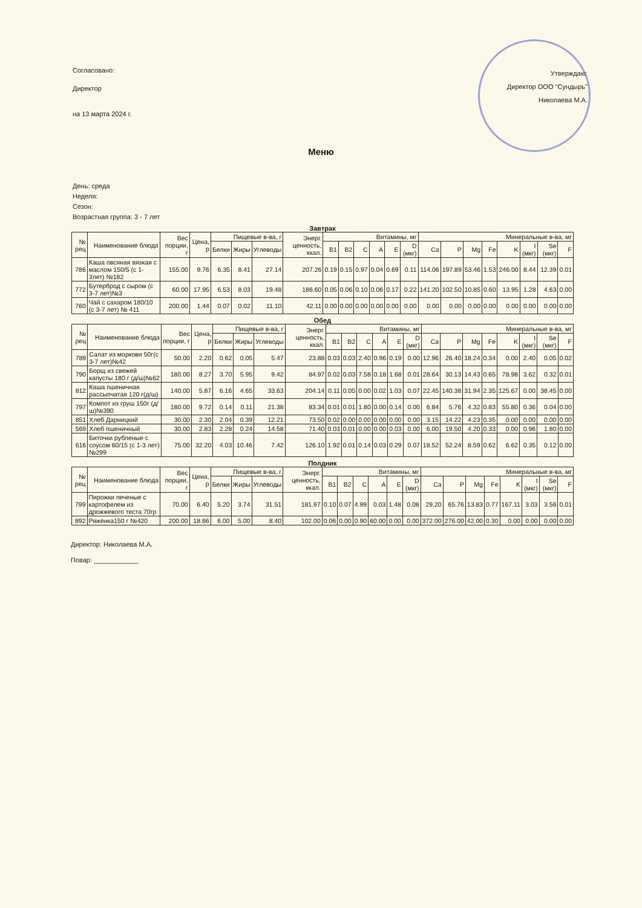Согласовано:
Директор
на 13 марта 2024 г.
Утверждаю:
Директор ООО "Сундырь"
Николаева М.А.
Меню
День: среда
Неделя:
Сезон:
Возрастная группа: 3 - 7 лет
Завтрак
| № рец | Наименование блюда | Вес порции, г | Цена, р | Пищевые в-ва, г | | | Энерг. ценность, ккал. | Витамины, мг | | | | | | Минеральные в-ва, мг | | | | | | | |
| --- | --- | --- | --- | --- | --- | --- | --- | --- | --- | --- | --- | --- | --- | --- | --- | --- | --- | --- | --- | --- | --- |
| | | | | Белки | Жиры | Углеводы | | B1 | B2 | C | A | E | D (мкг) | Ca | P | Mg | Fe | K | I (мкг) | Se (мкг) | F |
| 786 | Каша овсяная вязкая с маслом 150/5 (с 1-3лет) №182 | 155.00 | 9.76 | 6.35 | 8.41 | 27.14 | 207.26 | 0.19 | 0.15 | 0.97 | 0.04 | 0.69 | 0.11 | 114.06 | 197.89 | 53.46 | 1.53 | 246.00 | 8.44 | 12.39 | 0.01 |
| 772 | Бутерброд с сыром (с 3-7 лет)№3 | 60.00 | 17.95 | 6.53 | 8.03 | 19.48 | 186.60 | 0.05 | 0.06 | 0.10 | 0.06 | 0.17 | 0.22 | 141.20 | 102.50 | 10.85 | 0.60 | 13.95 | 1.28 | 4.63 | 0.00 |
| 760 | Чай с сахаром 180/10 (с 3-7 лет) № 411 | 200.00 | 1.44 | 0.07 | 0.02 | 11.10 | 42.11 | 0.00 | 0.00 | 0.00 | 0.00 | 0.00 | 0.00 | 0.00 | 0.00 | 0.00 | 0.00 | 0.00 | 0.00 | 0.00 | 0.00 |
Обед
| № рец | Наименование блюда | Вес порции, г | Цена, р | Пищевые в-ва, г | | | Энерг. ценность, ккал. | Витамины, мг | | | | | | Минеральные в-ва, мг | | | | | | | |
| --- | --- | --- | --- | --- | --- | --- | --- | --- | --- | --- | --- | --- | --- | --- | --- | --- | --- | --- | --- | --- | --- |
| | | | | Белки | Жиры | Углеводы | | B1 | B2 | C | A | E | D (мкг) | Ca | P | Mg | Fe | K | I (мкг) | Se (мкг) | F |
| 789 | Салат из моркови 50г(с 3-7 лет)№42 | 50.00 | 2.20 | 0.62 | 0.05 | 5.47 | 23.88 | 0.03 | 0.03 | 2.40 | 0.96 | 0.19 | 0.00 | 12.96 | 26.40 | 18.24 | 0.34 | 0.00 | 2.40 | 0.05 | 0.02 |
| 790 | Борщ из свежей капусты 180 г (д/ш)№62 | 180.00 | 8.27 | 3.70 | 5.95 | 9.42 | 84.97 | 0.02 | 0.03 | 7.58 | 0.18 | 1.68 | 0.01 | 28.64 | 30.13 | 14.43 | 0.65 | 78.98 | 3.62 | 0.32 | 0.01 |
| 812 | Каша пшеничная рассыпчатая 120 г(д/ш) | 140.00 | 5.87 | 6.16 | 4.65 | 33.63 | 204.14 | 0.11 | 0.05 | 0.00 | 0.02 | 1.03 | 0.07 | 22.45 | 140.38 | 31.94 | 2.35 | 125.67 | 0.00 | 38.45 | 0.00 |
| 797 | Компот из груш 150г (д/ш)№390 | 180.00 | 9.72 | 0.14 | 0.11 | 21.38 | 83.34 | 0.01 | 0.01 | 1.80 | 0.00 | 0.14 | 0.00 | 6.84 | 5.76 | 4.32 | 0.83 | 55.80 | 0.36 | 0.04 | 0.00 |
| 851 | Хлеб Дарницкий | 30.00 | 2.30 | 2.04 | 0.39 | 12.21 | 73.50 | 0.02 | 0.00 | 0.00 | 0.00 | 0.00 | 0.00 | 3.15 | 14.22 | 4.23 | 0.35 | 0.00 | 0.00 | 0.00 | 0.00 |
| 569 | Хлеб пшеничный | 30.00 | 2.83 | 2.28 | 0.24 | 14.58 | 71.40 | 0.03 | 0.01 | 0.00 | 0.00 | 0.03 | 0.00 | 6.00 | 19.50 | 4.20 | 0.33 | 0.00 | 0.96 | 1.80 | 0.00 |
| 616 | Биточки рубленые с соусом 60/15 (с 1-3 лет) №299 | 75.00 | 32.20 | 4.03 | 10.46 | 7.42 | 126.10 | 1.92 | 0.01 | 0.14 | 0.03 | 0.29 | 0.07 | 18.52 | 52.24 | 8.59 | 0.62 | 6.62 | 0.35 | 0.12 | 0.00 |
Полдник
| № рец | Наименование блюда | Вес порции, г | Цена, р | Пищевые в-ва, г | | | Энерг. ценность, ккал. | Витамины, мг | | | | | | Минеральные в-ва, мг | | | | | | | |
| --- | --- | --- | --- | --- | --- | --- | --- | --- | --- | --- | --- | --- | --- | --- | --- | --- | --- | --- | --- | --- | --- |
| | | | | Белки | Жиры | Углеводы | | B1 | B2 | C | A | E | D (мкг) | Ca | P | Mg | Fe | K | I (мкг) | Se (мкг) | F |
| 799 | Пирожки печеные с картофелем из дрожжевого теста 70гр | 70.00 | 6.40 | 5.20 | 3.74 | 31.51 | 181.97 | 0.10 | 0.07 | 4.99 | 0.03 | 1.48 | 0.08 | 29.20 | 65.76 | 13.83 | 0.77 | 167.11 | 3.03 | 3.56 | 0.01 |
| 892 | Ряженка150 г №420 | 200.00 | 18.66 | 6.00 | 5.00 | 8.40 | 102.00 | 0.06 | 0.00 | 0.90 | 60.00 | 0.00 | 0.00 | 372.00 | 276.00 | 42.00 | 0.30 | 0.00 | 0.00 | 0.00 | 0.00 |
Директор: Николаева М.А.
Повар: ____________